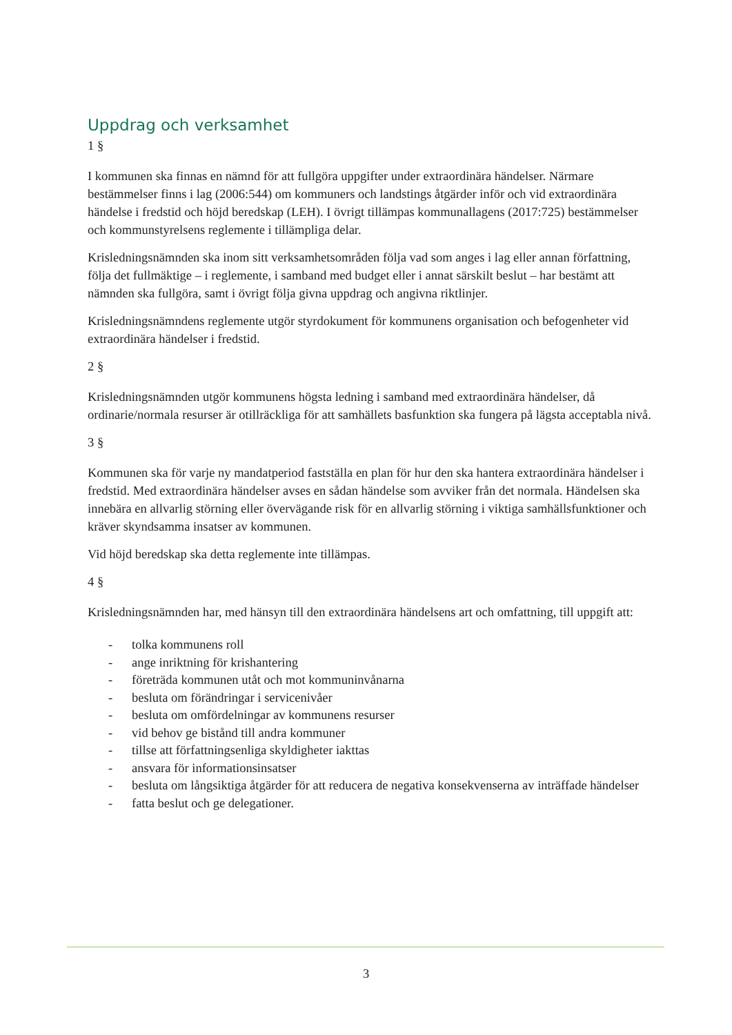Uppdrag och verksamhet
1 §
I kommunen ska finnas en nämnd för att fullgöra uppgifter under extraordinära händelser. Närmare bestämmelser finns i lag (2006:544) om kommuners och landstings åtgärder inför och vid extraordinära händelse i fredstid och höjd beredskap (LEH). I övrigt tillämpas kommunallagens (2017:725) bestämmelser och kommunstyrelsens reglemente i tillämpliga delar.
Krisledningsnämnden ska inom sitt verksamhetsområden följa vad som anges i lag eller annan författning, följa det fullmäktige – i reglemente, i samband med budget eller i annat särskilt beslut – har bestämt att nämnden ska fullgöra, samt i övrigt följa givna uppdrag och angivna riktlinjer.
Krisledningsnämndens reglemente utgör styrdokument för kommunens organisation och befogenheter vid extraordinära händelser i fredstid.
2 §
Krisledningsnämnden utgör kommunens högsta ledning i samband med extraordinära händelser, då ordinarie/normala resurser är otillräckliga för att samhällets basfunktion ska fungera på lägsta acceptabla nivå.
3 §
Kommunen ska för varje ny mandatperiod fastställa en plan för hur den ska hantera extraordinära händelser i fredstid. Med extraordinära händelser avses en sådan händelse som avviker från det normala. Händelsen ska innebära en allvarlig störning eller övervägande risk för en allvarlig störning i viktiga samhällsfunktioner och kräver skyndsamma insatser av kommunen.
Vid höjd beredskap ska detta reglemente inte tillämpas.
4 §
Krisledningsnämnden har, med hänsyn till den extraordinära händelsens art och omfattning, till uppgift att:
- tolka kommunens roll
- ange inriktning för krishantering
- företräda kommunen utåt och mot kommuninvånarna
- besluta om förändringar i servicenivåer
- besluta om omfördelningar av kommunens resurser
- vid behov ge bistånd till andra kommuner
- tillse att författningsenliga skyldigheter iakttas
- ansvara för informationsinsatser
- besluta om långsiktiga åtgärder för att reducera de negativa konsekvenserna av inträffade händelser
- fatta beslut och ge delegationer.
3